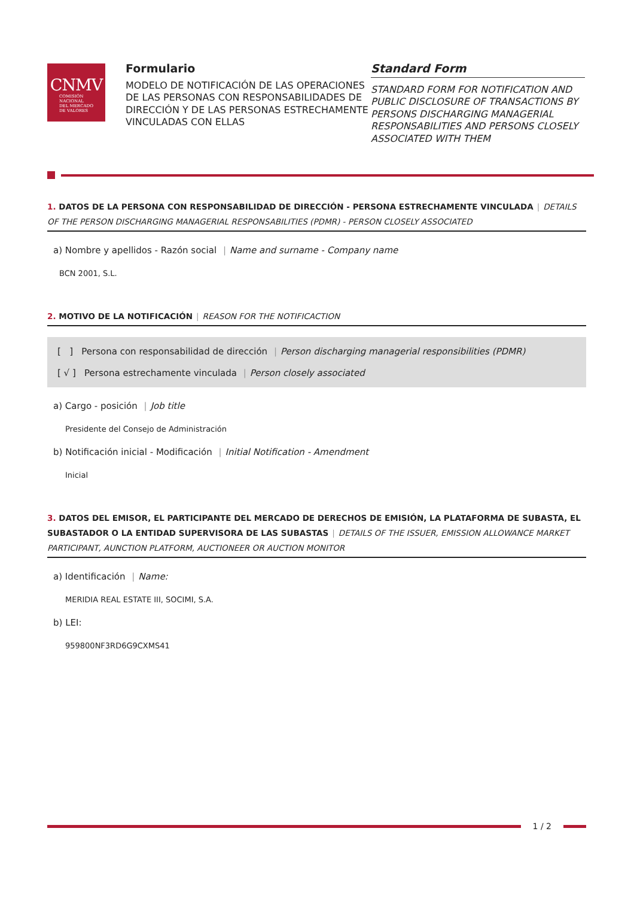CNMV
COMISIÓN
NACIONAL
DEL MERCADO
DE VALORES
Formulario
MODELO DE NOTIFICACIÓN DE LAS OPERACIONES DE LAS PERSONAS CON RESPONSABILIDADES DE DIRECCIÓN Y DE LAS PERSONAS ESTRECHAMENTE VINCULADAS CON ELLAS
Standard Form
STANDARD FORM FOR NOTIFICATION AND PUBLIC DISCLOSURE OF TRANSACTIONS BY PERSONS DISCHARGING MANAGERIAL RESPONSABILITIES AND PERSONS CLOSELY ASSOCIATED WITH THEM
1. DATOS DE LA PERSONA CON RESPONSABILIDAD DE DIRECCIÓN - PERSONA ESTRECHAMENTE VINCULADA | DETAILS OF THE PERSON DISCHARGING MANAGERIAL RESPONSABILITIES (PDMR) - PERSON CLOSELY ASSOCIATED
a) Nombre y apellidos - Razón social | Name and surname - Company name
BCN 2001, S.L.
2. MOTIVO DE LA NOTIFICACIÓN | REASON FOR THE NOTIFICACTION
[ ] Persona con responsabilidad de dirección | Person discharging managerial responsibilities (PDMR)
[ √ ] Persona estrechamente vinculada | Person closely associated
a) Cargo - posición | Job title
Presidente del Consejo de Administración
b) Notificación inicial - Modificación | Initial Notification - Amendment
Inicial
3. DATOS DEL EMISOR, EL PARTICIPANTE DEL MERCADO DE DERECHOS DE EMISIÓN, LA PLATAFORMA DE SUBASTA, EL SUBASTADOR O LA ENTIDAD SUPERVISORA DE LAS SUBASTAS | DETAILS OF THE ISSUER, EMISSION ALLOWANCE MARKET PARTICIPANT, AUNCTION PLATFORM, AUCTIONEER OR AUCTION MONITOR
a) Identificación | Name:
MERIDIA REAL ESTATE III, SOCIMI, S.A.
b) LEI:
959800NF3RD6G9CXMS41
1 / 2